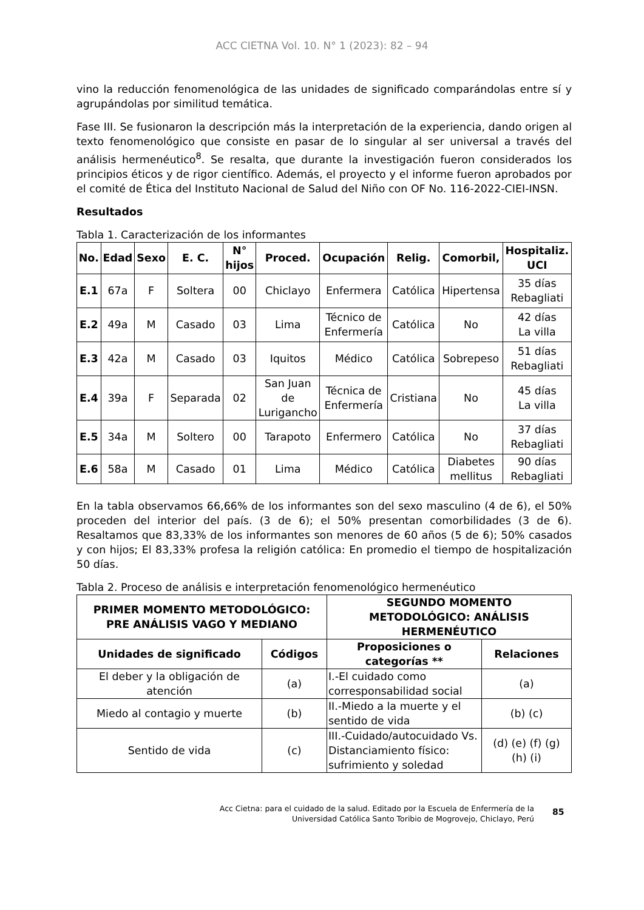ACC CIETNA Vol. 10. N° 1 (2023): 82 – 94
vino la reducción fenomenológica de las unidades de significado comparándolas entre sí y agrupándolas por similitud temática.
Fase III. Se fusionaron la descripción más la interpretación de la experiencia, dando origen al texto fenomenológico que consiste en pasar de lo singular al ser universal a través del análisis hermenéutico<sup>8</sup>. Se resalta, que durante la investigación fueron considerados los principios éticos y de rigor científico. Además, el proyecto y el informe fueron aprobados por el comité de Ética del Instituto Nacional de Salud del Niño con OF No. 116-2022-CIEI-INSN.
Resultados
Tabla 1. Caracterización de los informantes
| No. | Edad | Sexo | E. C. | N° hijos | Proced. | Ocupación | Relig. | Comorbil, | Hospitaliz. UCI |
| --- | --- | --- | --- | --- | --- | --- | --- | --- | --- |
| E.1 | 67a | F | Soltera | 00 | Chiclayo | Enfermera | Católica | Hipertensa | 35 días Rebagliati |
| E.2 | 49a | M | Casado | 03 | Lima | Técnico de Enfermería | Católica | No | 42 días La villa |
| E.3 | 42a | M | Casado | 03 | Iquitos | Médico | Católica | Sobrepeso | 51 días Rebagliati |
| E.4 | 39a | F | Separada | 02 | San Juan de Lurigancho | Técnica de Enfermería | Cristiana | No | 45 días La villa |
| E.5 | 34a | M | Soltero | 00 | Tarapoto | Enfermero | Católica | No | 37 días Rebagliati |
| E.6 | 58a | M | Casado | 01 | Lima | Médico | Católica | Diabetes mellitus | 90 días Rebagliati |
En la tabla observamos 66,66% de los informantes son del sexo masculino (4 de 6), el 50% proceden del interior del país. (3 de 6); el 50% presentan comorbilidades (3 de 6). Resaltamos que 83,33% de los informantes son menores de 60 años (5 de 6); 50% casados y con hijos; El 83,33% profesa la religión católica: En promedio el tiempo de hospitalización 50 días.
Tabla 2. Proceso de análisis e interpretación fenomenológico hermenéutico
| PRIMER MOMENTO METODOLÓGICO: PRE ANÁLISIS VAGO Y MEDIANO | | SEGUNDO MOMENTO METODOLÓGICO: ANÁLISIS HERMENÉUTICO | |
| --- | --- | --- | --- |
| Unidades de significado | Códigos | Proposiciones o categorías ** | Relaciones |
| El deber y la obligación de atención | (a) | I.-El cuidado como corresponsabilidad social | (a) |
| Miedo al contagio y muerte | (b) | II.-Miedo a la muerte y el sentido de vida | (b) (c) |
| Sentido de vida | (c) | III.-Cuidado/autocuidado Vs. Distanciamiento físico: sufrimiento y soledad | (d) (e) (f) (g) (h) (i) |
Acc Cietna: para el cuidado de la salud. Editado por la Escuela de Enfermería de la Universidad Católica Santo Toribio de Mogrovejo, Chiclayo, Perú
85